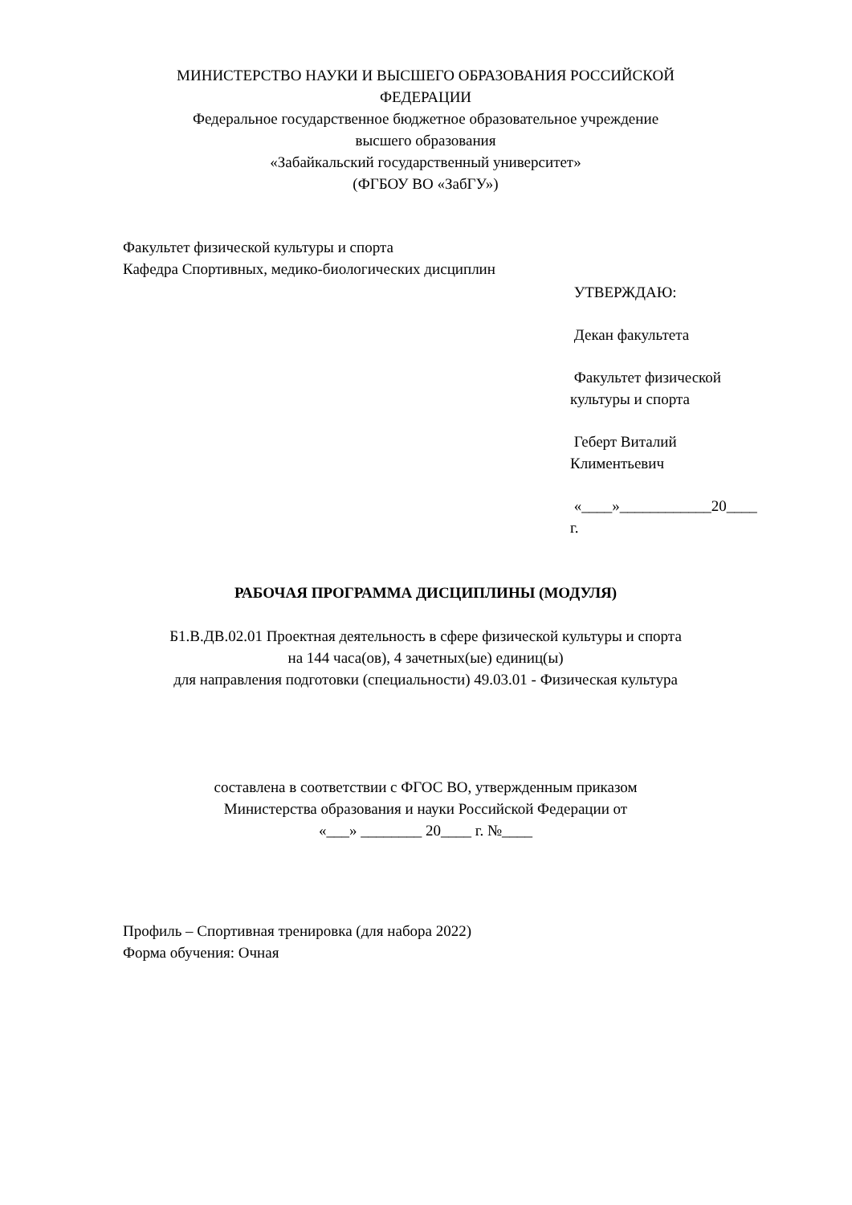МИНИСТЕРСТВО НАУКИ И ВЫСШЕГО ОБРАЗОВАНИЯ РОССИЙСКОЙ
ФЕДЕРАЦИИ
Федеральное государственное бюджетное образовательное учреждение
высшего образования
«Забайкальский государственный университет»
(ФГБОУ ВО «ЗабГУ»)
Факультет физической культуры и спорта
Кафедра Спортивных, медико-биологических дисциплин
УТВЕРЖДАЮ:
Декан факультета
Факультет физической
культуры и спорта
Геберт Виталий
Климентьевич
«____»____________20____
г.
РАБОЧАЯ ПРОГРАММА ДИСЦИПЛИНЫ (МОДУЛЯ)
Б1.В.ДВ.02.01 Проектная деятельность в сфере физической культуры и спорта
на 144 часа(ов), 4 зачетных(ые) единиц(ы)
для направления подготовки (специальности) 49.03.01 - Физическая культура
составлена в соответствии с ФГОС ВО, утвержденным приказом
Министерства образования и науки Российской Федерации от
«___» ________ 20____ г. №____
Профиль – Спортивная тренировка (для набора 2022)
Форма обучения: Очная